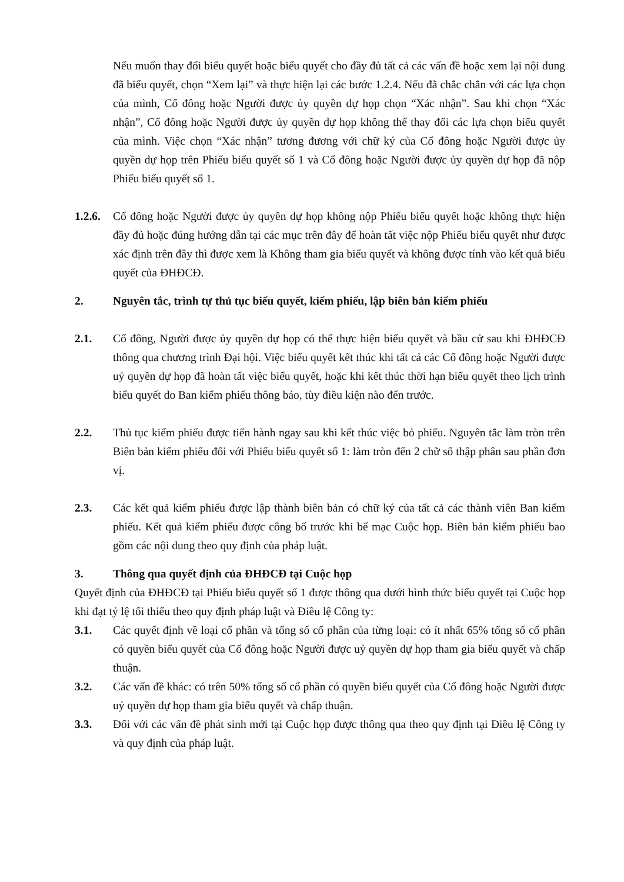Nếu muốn thay đổi biểu quyết hoặc biểu quyết cho đầy đủ tất cả các vấn đề hoặc xem lại nội dung đã biểu quyết, chọn “Xem lại” và thực hiện lại các bước 1.2.4. Nếu đã chắc chắn với các lựa chọn của mình, Cổ đông hoặc Người được ủy quyền dự họp chọn “Xác nhận”. Sau khi chọn “Xác nhận”, Cổ đông hoặc Người được ủy quyền dự họp không thể thay đổi các lựa chọn biểu quyết của mình. Việc chọn “Xác nhận” tương đương với chữ ký của Cổ đông hoặc Người được ủy quyền dự họp trên Phiếu biểu quyết số 1 và Cổ đông hoặc Người được ủy quyền dự họp đã nộp Phiếu biểu quyết số 1.
1.2.6.
Cổ đông hoặc Người được ủy quyền dự họp không nộp Phiếu biểu quyết hoặc không thực hiện đầy đủ hoặc đúng hướng dẫn tại các mục trên đây để hoàn tất việc nộp Phiếu biểu quyết như được xác định trên đây thì được xem là Không tham gia biểu quyết và không được tính vào kết quả biểu quyết của ĐHĐCĐ.
2. Nguyên tắc, trình tự thủ tục biểu quyết, kiểm phiếu, lập biên bản kiểm phiếu
2.1. Cổ đông, Người được ủy quyền dự họp có thể thực hiện biểu quyết và bầu cử sau khi ĐHĐCĐ thông qua chương trình Đại hội. Việc biểu quyết kết thúc khi tất cả các Cổ đông hoặc Người được uỷ quyền dự họp đã hoàn tất việc biểu quyết, hoặc khi kết thúc thời hạn biểu quyết theo lịch trình biểu quyết do Ban kiểm phiếu thông báo, tùy điều kiện nào đến trước.
2.2. Thủ tục kiểm phiếu được tiến hành ngay sau khi kết thúc việc bỏ phiếu. Nguyên tắc làm tròn trên Biên bản kiểm phiếu đối với Phiếu biểu quyết số 1: làm tròn đến 2 chữ số thập phân sau phần đơn vị.
2.3. Các kết quả kiểm phiếu được lập thành biên bản có chữ ký của tất cả các thành viên Ban kiểm phiếu. Kết quả kiểm phiếu được công bố trước khi bế mạc Cuộc họp. Biên bản kiểm phiếu bao gồm các nội dung theo quy định của pháp luật.
3. Thông qua quyết định của ĐHĐCĐ tại Cuộc họp
Quyết định của ĐHĐCĐ tại Phiếu biểu quyết số 1 được thông qua dưới hình thức biểu quyết tại Cuộc họp khi đạt tỷ lệ tối thiểu theo quy định pháp luật và Điều lệ Công ty:
3.1. Các quyết định về loại cổ phần và tổng số cổ phần của từng loại: có ít nhất 65% tổng số cổ phần có quyền biểu quyết của Cổ đông hoặc Người được uỷ quyền dự họp tham gia biểu quyết và chấp thuận.
3.2. Các vấn đề khác: có trên 50% tổng số cổ phần có quyền biểu quyết của Cổ đông hoặc Người được uỷ quyền dự họp tham gia biểu quyết và chấp thuận.
3.3. Đối với các vấn đề phát sinh mới tại Cuộc họp được thông qua theo quy định tại Điều lệ Công ty và quy định của pháp luật.